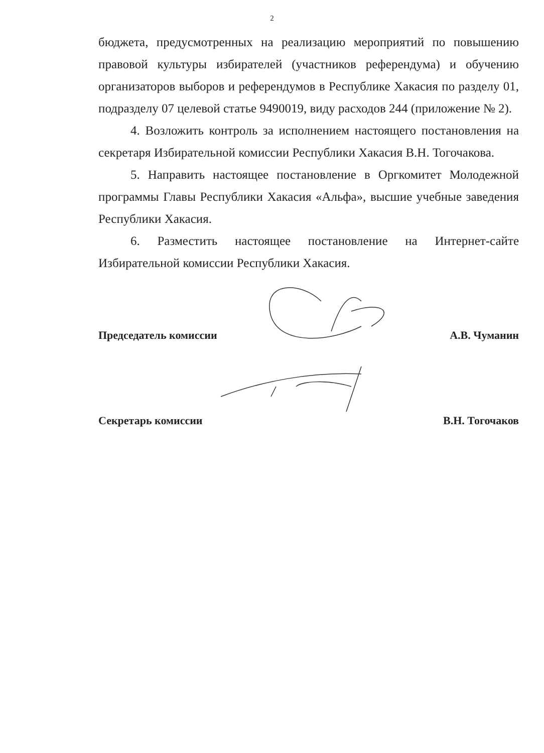2
бюджета, предусмотренных на реализацию мероприятий по повышению правовой культуры избирателей (участников референдума) и обучению организаторов выборов и референдумов в Республике Хакасия по разделу 01, подразделу 07 целевой статье 9490019, виду расходов 244 (приложение № 2).
4. Возложить контроль за исполнением настоящего постановления на секретаря Избирательной комиссии Республики Хакасия В.Н. Тогочакова.
5. Направить настоящее постановление в Оргкомитет Молодежной программы Главы Республики Хакасия «Альфа», высшие учебные заведения Республики Хакасия.
6. Разместить настоящее постановление на Интернет-сайте Избирательной комиссии Республики Хакасия.
Председатель комиссии А.В. Чуманин
Секретарь комиссии В.Н. Тогочаков